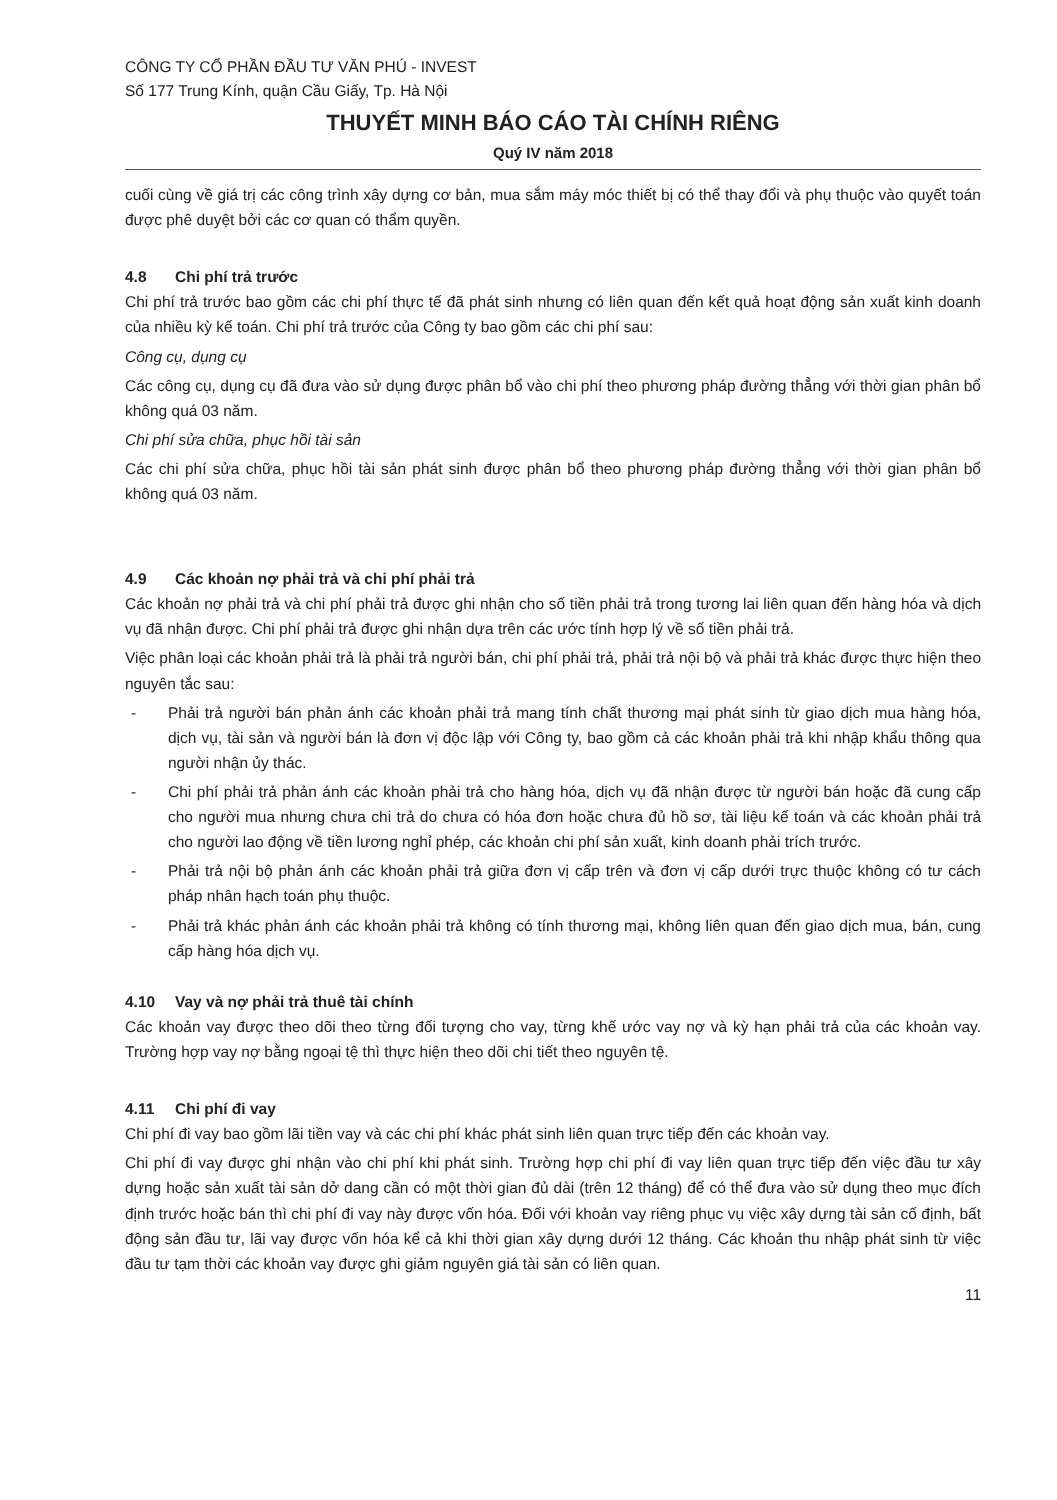CÔNG TY CỔ PHẦN ĐẦU TƯ VĂN PHÚ - INVEST
Số 177 Trung Kính, quận Cầu Giấy, Tp. Hà Nội
THUYẾT MINH BÁO CÁO TÀI CHÍNH RIÊNG
Quý IV năm 2018
cuối cùng về giá trị các công trình xây dựng cơ bản, mua sắm máy móc thiết bị có thể thay đổi và phụ thuộc vào quyết toán được phê duyệt bởi các cơ quan có thẩm quyền.
4.8 Chi phí trả trước
Chi phí trả trước bao gồm các chi phí thực tế đã phát sinh nhưng có liên quan đến kết quả hoạt động sản xuất kinh doanh của nhiều kỳ kế toán. Chi phí trả trước của Công ty bao gồm các chi phí sau:
Công cụ, dụng cụ
Các công cụ, dụng cụ đã đưa vào sử dụng được phân bổ vào chi phí theo phương pháp đường thẳng với thời gian phân bổ không quá 03 năm.
Chi phí sửa chữa, phục hồi tài sản
Các chi phí sửa chữa, phục hồi tài sản phát sinh được phân bổ theo phương pháp đường thẳng với thời gian phân bổ không quá 03 năm.
4.9 Các khoản nợ phải trả và chi phí phải trả
Các khoản nợ phải trả và chi phí phải trả được ghi nhận cho số tiền phải trả trong tương lai liên quan đến hàng hóa và dịch vụ đã nhận được. Chi phí phải trả được ghi nhận dựa trên các ước tính hợp lý về số tiền phải trả.
Việc phân loại các khoản phải trả là phải trả người bán, chi phí phải trả, phải trả nội bộ và phải trả khác được thực hiện theo nguyên tắc sau:
- Phải trả người bán phản ánh các khoản phải trả mang tính chất thương mại phát sinh từ giao dịch mua hàng hóa, dịch vụ, tài sản và người bán là đơn vị độc lập với Công ty, bao gồm cả các khoản phải trả khi nhập khẩu thông qua người nhận ủy thác.
- Chi phí phải trả phản ánh các khoản phải trả cho hàng hóa, dịch vụ đã nhận được từ người bán hoặc đã cung cấp cho người mua nhưng chưa chi trả do chưa có hóa đơn hoặc chưa đủ hồ sơ, tài liệu kế toán và các khoản phải trả cho người lao động về tiền lương nghỉ phép, các khoản chi phí sản xuất, kinh doanh phải trích trước.
- Phải trả nội bộ phản ánh các khoản phải trả giữa đơn vị cấp trên và đơn vị cấp dưới trực thuộc không có tư cách pháp nhân hạch toán phụ thuộc.
- Phải trả khác phản ánh các khoản phải trả không có tính thương mại, không liên quan đến giao dịch mua, bán, cung cấp hàng hóa dịch vụ.
4.10 Vay và nợ phải trả thuê tài chính
Các khoản vay được theo dõi theo từng đối tượng cho vay, từng khế ước vay nợ và kỳ hạn phải trả của các khoản vay. Trường hợp vay nợ bằng ngoại tệ thì thực hiện theo dõi chi tiết theo nguyên tệ.
4.11 Chi phí đi vay
Chi phí đi vay bao gồm lãi tiền vay và các chi phí khác phát sinh liên quan trực tiếp đến các khoản vay.
Chi phí đi vay được ghi nhận vào chi phí khi phát sinh. Trường hợp chi phí đi vay liên quan trực tiếp đến việc đầu tư xây dựng hoặc sản xuất tài sản dở dang cần có một thời gian đủ dài (trên 12 tháng) để có thể đưa vào sử dụng theo mục đích định trước hoặc bán thì chi phí đi vay này được vốn hóa. Đối với khoản vay riêng phục vụ việc xây dựng tài sản cố định, bất động sản đầu tư, lãi vay được vốn hóa kể cả khi thời gian xây dựng dưới 12 tháng. Các khoản thu nhập phát sinh từ việc đầu tư tạm thời các khoản vay được ghi giảm nguyên giá tài sản có liên quan.
11